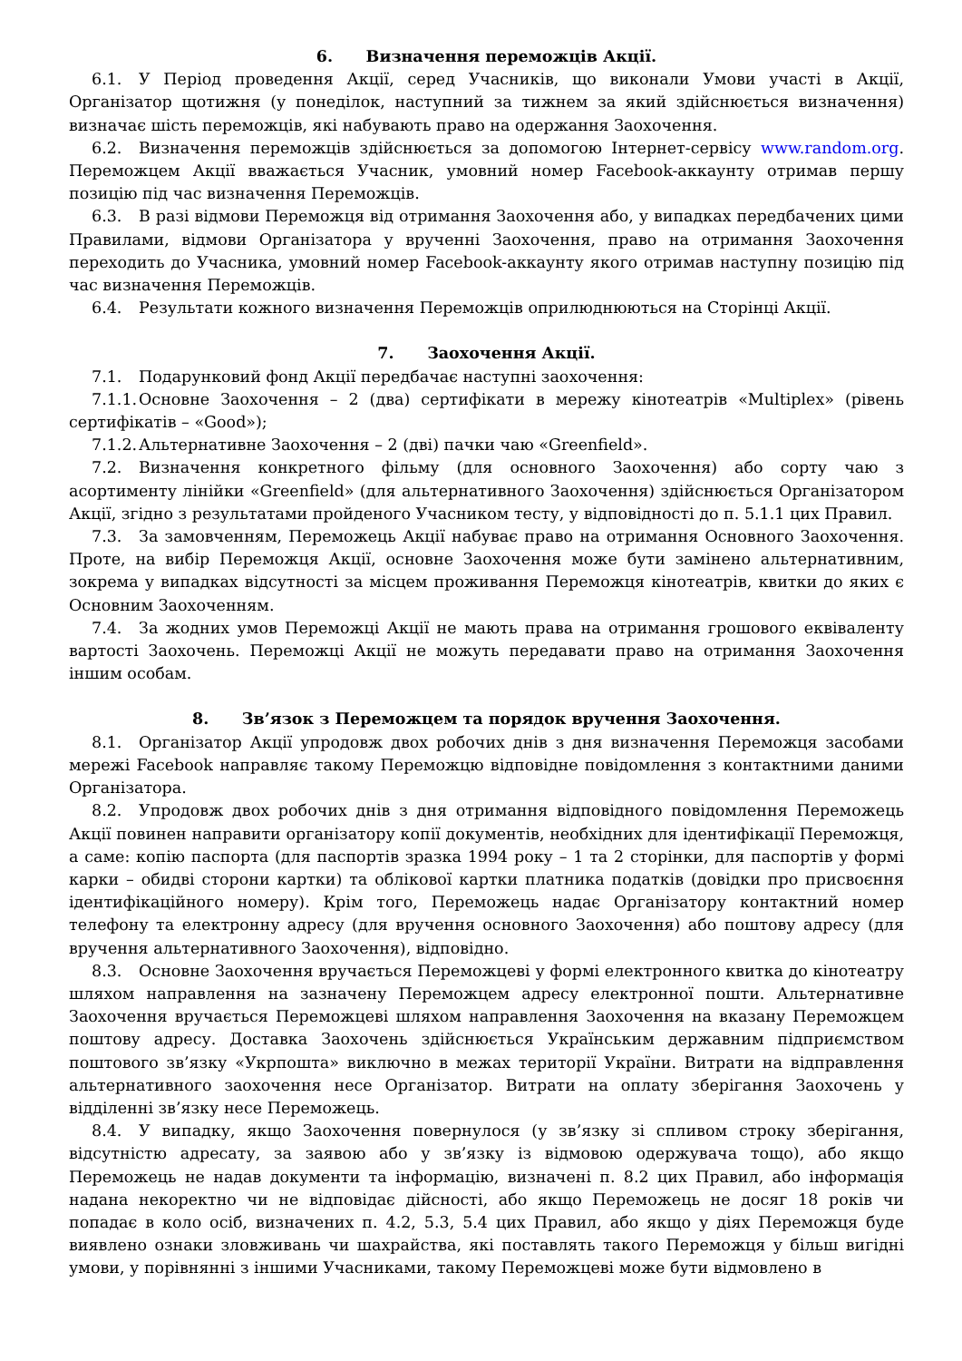6. Визначення переможців Акції.
6.1. У Період проведення Акції, серед Учасників, що виконали Умови участі в Акції, Організатор щотижня (у понеділок, наступний за тижнем за який здійснюється визначення) визначає шість переможців, які набувають право на одержання Заохочення.
6.2. Визначення переможців здійснюється за допомогою Інтернет-сервісу www.random.org. Переможцем Акції вважається Учасник, умовний номер Facebook-аккаунту отримав першу позицію під час визначення Переможців.
6.3. В разі відмови Переможця від отримання Заохочення або, у випадках передбачених цими Правилами, відмови Організатора у врученні Заохочення, право на отримання Заохочення переходить до Учасника, умовний номер Facebook-аккаунту якого отримав наступну позицію під час визначення Переможців.
6.4. Результати кожного визначення Переможців оприлюднюються на Сторінці Акції.
7. Заохочення Акції.
7.1. Подарунковий фонд Акції передбачає наступні заохочення:
7.1.1. Основне Заохочення – 2 (два) сертифікати в мережу кінотеатрів «Multiplex» (рівень сертифікатів – «Good»);
7.1.2. Альтернативне Заохочення – 2 (дві) пачки чаю «Greenfield».
7.2. Визначення конкретного фільму (для основного Заохочення) або сорту чаю з асортименту лінійки «Greenfield» (для альтернативного Заохочення) здійснюється Організатором Акції, згідно з результатами пройденого Учасником тесту, у відповідності до п. 5.1.1 цих Правил.
7.3. За замовченням, Переможець Акції набуває право на отримання Основного Заохочення. Проте, на вибір Переможця Акції, основне Заохочення може бути замінено альтернативним, зокрема у випадках відсутності за місцем проживання Переможця кінотеатрів, квитки до яких є Основним Заохоченням.
7.4. За жодних умов Переможці Акції не мають права на отримання грошового еквіваленту вартості Заохочень. Переможці Акції не можуть передавати право на отримання Заохочення іншим особам.
8. Зв’язок з Переможцем та порядок вручення Заохочення.
8.1. Організатор Акції упродовж двох робочих днів з дня визначення Переможця засобами мережі Facebook направляє такому Переможцю відповідне повідомлення з контактними даними Організатора.
8.2. Упродовж двох робочих днів з дня отримання відповідного повідомлення Переможець Акції повинен направити організатору копії документів, необхідних для ідентифікації Переможця, а саме: копію паспорта (для паспортів зразка 1994 року – 1 та 2 сторінки, для паспортів у формі карки – обидві сторони картки) та облікової картки платника податків (довідки про присвоєння ідентифікаційного номеру). Крім того, Переможець надає Організатору контактний номер телефону та електронну адресу (для вручення основного Заохочення) або поштову адресу (для вручення альтернативного Заохочення), відповідно.
8.3. Основне Заохочення вручається Переможцеві у формі електронного квитка до кінотеатру шляхом направлення на зазначену Переможцем адресу електронної пошти. Альтернативне Заохочення вручається Переможцеві шляхом направлення Заохочення на вказану Переможцем поштову адресу. Доставка Заохочень здійснюється Українським державним підприємством поштового зв’язку «Укрпошта» виключно в межах території України. Витрати на відправлення альтернативного заохочення несе Організатор. Витрати на оплату зберігання Заохочень у відділенні зв’язку несе Переможець.
8.4. У випадку, якщо Заохочення повернулося (у зв’язку зі спливом строку зберігання, відсутністю адресату, за заявою або у зв’язку із відмовою одержувача тощо), або якщо Переможець не надав документи та інформацію, визначені п. 8.2 цих Правил, або інформація надана некоректно чи не відповідає дійсності, або якщо Переможець не досяг 18 років чи попадає в коло осіб, визначених п. 4.2, 5.3, 5.4 цих Правил, або якщо у діях Переможця буде виявлено ознаки зловживань чи шахрайства, які поставлять такого Переможця у більш вигідні умови, у порівнянні з іншими Учасниками, такому Переможцеві може бути відмовлено в